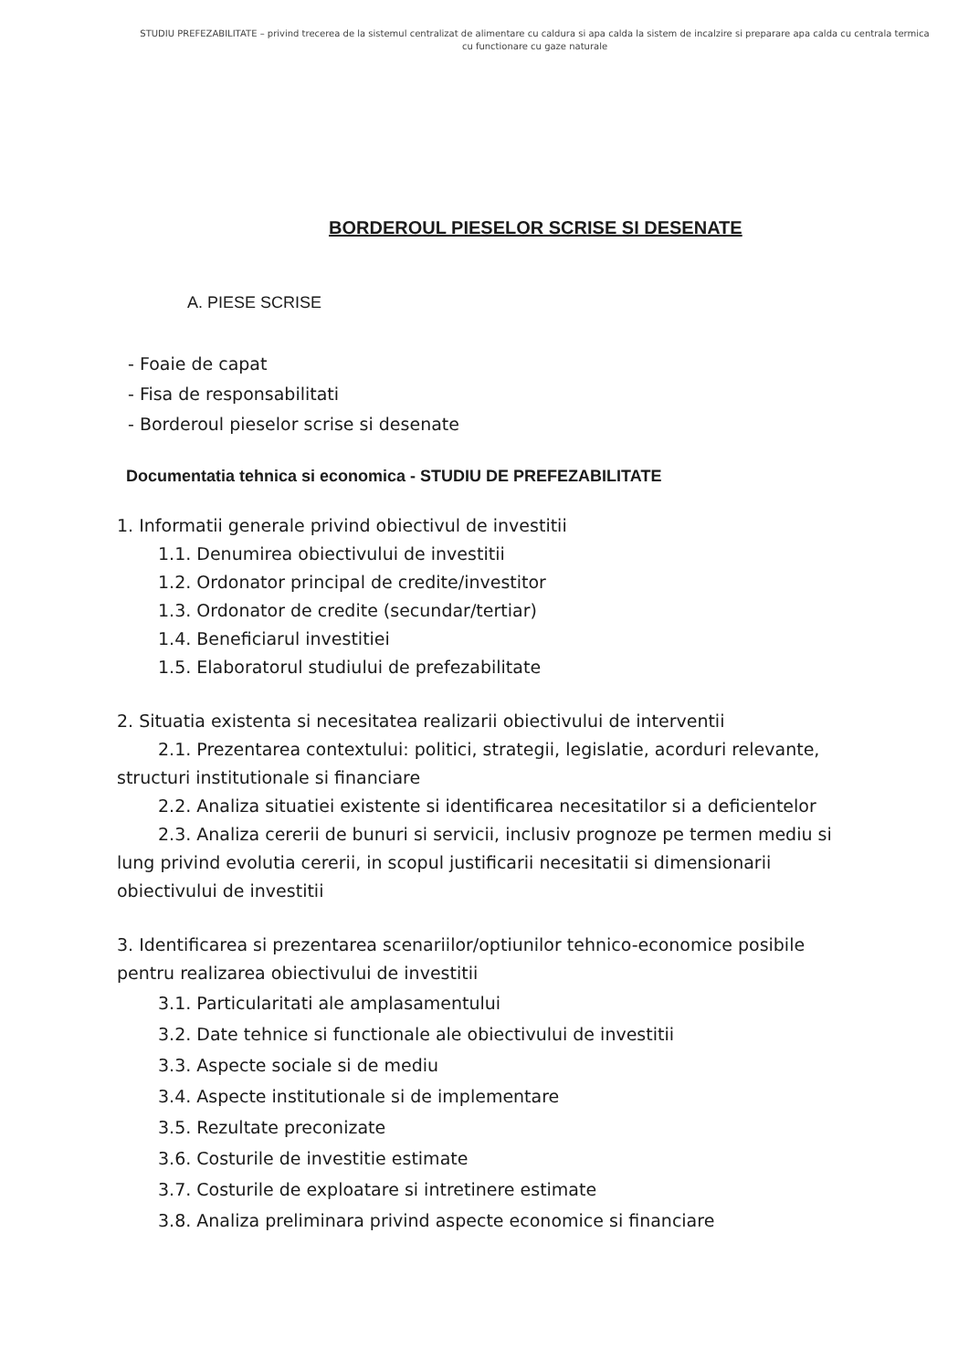STUDIU PREFEZABILITATE – privind trecerea de la sistemul centralizat de alimentare cu caldura si apa calda la sistem de incalzire si preparare apa calda cu centrala termica cu functionare cu gaze naturale
BORDEROUL PIESELOR SCRISE SI DESENATE
A. PIESE SCRISE
- Foaie de capat
- Fisa de responsabilitati
- Borderoul pieselor scrise si desenate
Documentatia tehnica si economica - STUDIU DE PREFEZABILITATE
1. Informatii generale privind obiectivul de investitii
1.1. Denumirea obiectivului de investitii
1.2. Ordonator principal de credite/investitor
1.3. Ordonator de credite (secundar/tertiar)
1.4. Beneficiarul investitiei
1.5. Elaboratorul studiului de prefezabilitate
2. Situatia existenta si necesitatea realizarii obiectivului de interventii
2.1. Prezentarea contextului: politici, strategii, legislatie, acorduri relevante, structuri institutionale si financiare
2.2. Analiza situatiei existente si identificarea necesitatilor si a deficientelor
2.3. Analiza cererii de bunuri si servicii, inclusiv prognoze pe termen mediu si lung privind evolutia cererii, in scopul justificarii necesitatii si dimensionarii obiectivului de investitii
3. Identificarea si prezentarea scenariilor/optiunilor tehnico-economice posibile pentru realizarea obiectivului de investitii
3.1. Particularitati ale amplasamentului
3.2. Date tehnice si functionale ale obiectivului de investitii
3.3. Aspecte sociale si de mediu
3.4. Aspecte institutionale si de implementare
3.5. Rezultate preconizate
3.6. Costurile de investitie estimate
3.7. Costurile de exploatare si intretinere estimate
3.8. Analiza preliminara privind aspecte economice si financiare